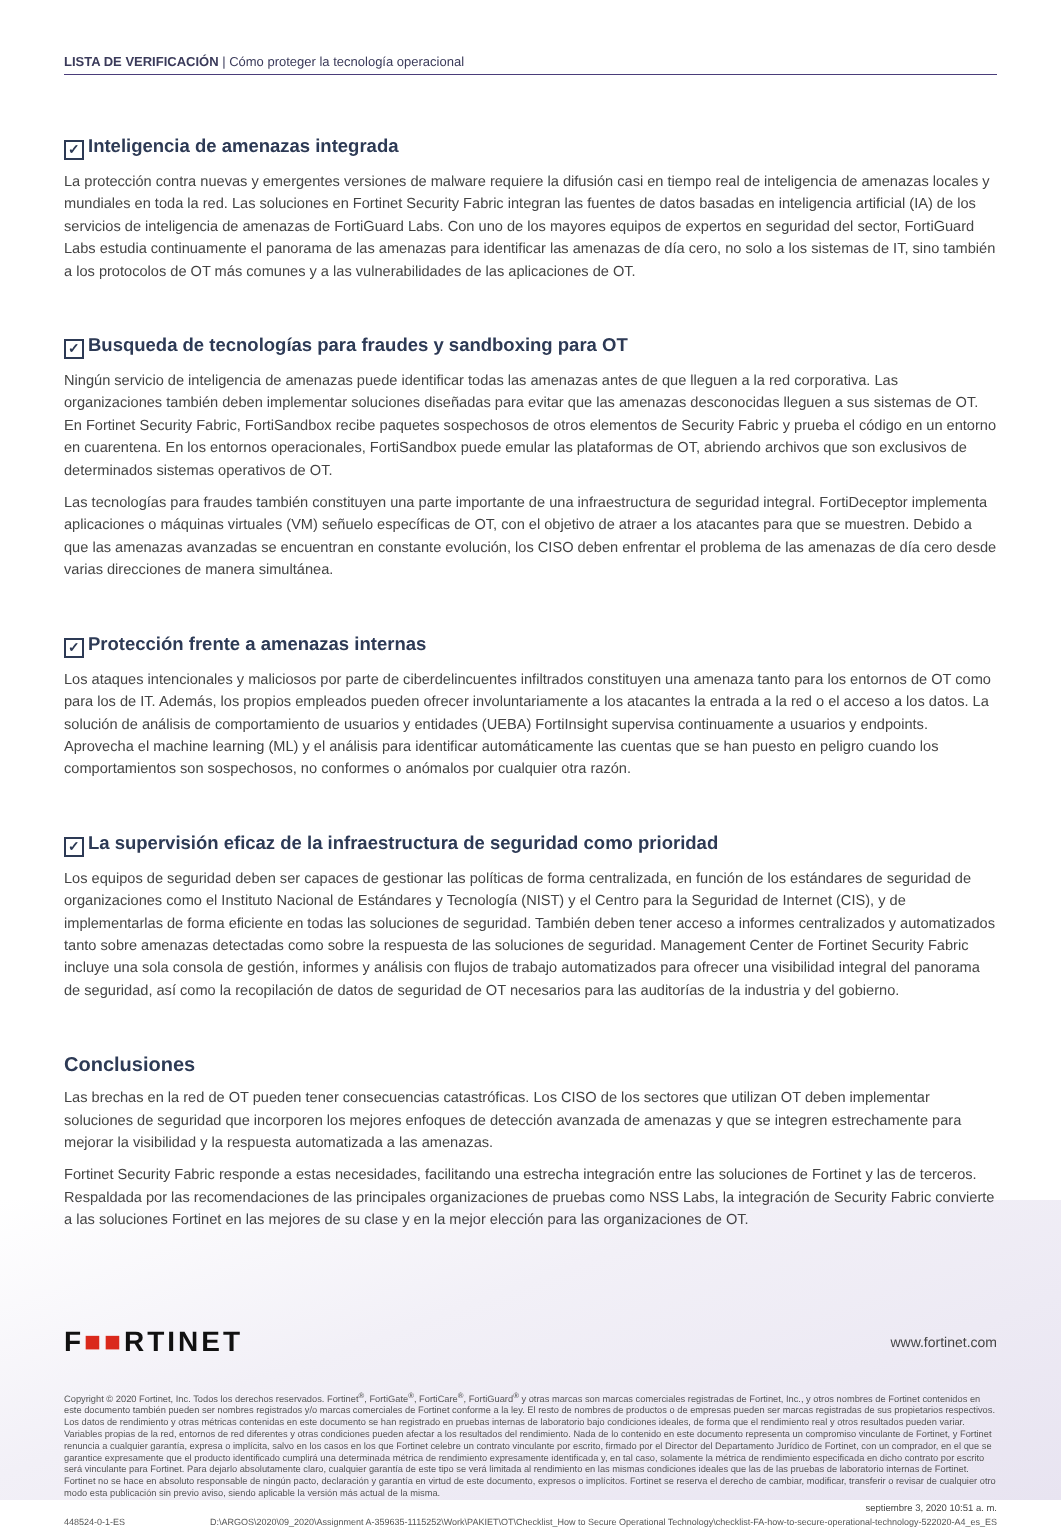LISTA DE VERIFICACIÓN | Cómo proteger la tecnología operacional
✓ Inteligencia de amenazas integrada
La protección contra nuevas y emergentes versiones de malware requiere la difusión casi en tiempo real de inteligencia de amenazas locales y mundiales en toda la red. Las soluciones en Fortinet Security Fabric integran las fuentes de datos basadas en inteligencia artificial (IA) de los servicios de inteligencia de amenazas de FortiGuard Labs. Con uno de los mayores equipos de expertos en seguridad del sector, FortiGuard Labs estudia continuamente el panorama de las amenazas para identificar las amenazas de día cero, no solo a los sistemas de IT, sino también a los protocolos de OT más comunes y a las vulnerabilidades de las aplicaciones de OT.
✓ Busqueda de tecnologías para fraudes y sandboxing para OT
Ningún servicio de inteligencia de amenazas puede identificar todas las amenazas antes de que lleguen a la red corporativa. Las organizaciones también deben implementar soluciones diseñadas para evitar que las amenazas desconocidas lleguen a sus sistemas de OT. En Fortinet Security Fabric, FortiSandbox recibe paquetes sospechosos de otros elementos de Security Fabric y prueba el código en un entorno en cuarentena. En los entornos operacionales, FortiSandbox puede emular las plataformas de OT, abriendo archivos que son exclusivos de determinados sistemas operativos de OT.
Las tecnologías para fraudes también constituyen una parte importante de una infraestructura de seguridad integral. FortiDeceptor implementa aplicaciones o máquinas virtuales (VM) señuelo específicas de OT, con el objetivo de atraer a los atacantes para que se muestren. Debido a que las amenazas avanzadas se encuentran en constante evolución, los CISO deben enfrentar el problema de las amenazas de día cero desde varias direcciones de manera simultánea.
✓ Protección frente a amenazas internas
Los ataques intencionales y maliciosos por parte de ciberdelincuentes infiltrados constituyen una amenaza tanto para los entornos de OT como para los de IT. Además, los propios empleados pueden ofrecer involuntariamente a los atacantes la entrada a la red o el acceso a los datos. La solución de análisis de comportamiento de usuarios y entidades (UEBA) FortiInsight supervisa continuamente a usuarios y endpoints. Aprovecha el machine learning (ML) y el análisis para identificar automáticamente las cuentas que se han puesto en peligro cuando los comportamientos son sospechosos, no conformes o anómalos por cualquier otra razón.
✓ La supervisión eficaz de la infraestructura de seguridad como prioridad
Los equipos de seguridad deben ser capaces de gestionar las políticas de forma centralizada, en función de los estándares de seguridad de organizaciones como el Instituto Nacional de Estándares y Tecnología (NIST) y el Centro para la Seguridad de Internet (CIS), y de implementarlas de forma eficiente en todas las soluciones de seguridad. También deben tener acceso a informes centralizados y automatizados tanto sobre amenazas detectadas como sobre la respuesta de las soluciones de seguridad. Management Center de Fortinet Security Fabric incluye una sola consola de gestión, informes y análisis con flujos de trabajo automatizados para ofrecer una visibilidad integral del panorama de seguridad, así como la recopilación de datos de seguridad de OT necesarios para las auditorías de la industria y del gobierno.
Conclusiones
Las brechas en la red de OT pueden tener consecuencias catastróficas. Los CISO de los sectores que utilizan OT deben implementar soluciones de seguridad que incorporen los mejores enfoques de detección avanzada de amenazas y que se integren estrechamente para mejorar la visibilidad y la respuesta automatizada a las amenazas.
Fortinet Security Fabric responde a estas necesidades, facilitando una estrecha integración entre las soluciones de Fortinet y las de terceros. Respaldada por las recomendaciones de las principales organizaciones de pruebas como NSS Labs, la integración de Security Fabric convierte a las soluciones Fortinet en las mejores de su clase y en la mejor elección para las organizaciones de OT.
F■■RTINET
www.fortinet.com
Copyright © 2020 Fortinet, Inc. Todos los derechos reservados. Fortinet<sup>®</sup>, FortiGate<sup>®</sup>, FortiCare<sup>®</sup>, FortiGuard<sup>®</sup> y otras marcas son marcas comerciales registradas de Fortinet, Inc., y otros nombres de Fortinet contenidos en este documento también pueden ser nombres registrados y/o marcas comerciales de Fortinet conforme a la ley. El resto de nombres de productos o de empresas pueden ser marcas registradas de sus propietarios respectivos. Los datos de rendimiento y otras métricas contenidas en este documento se han registrado en pruebas internas de laboratorio bajo condiciones ideales, de forma que el rendimiento real y otros resultados pueden variar. Variables propias de la red, entornos de red diferentes y otras condiciones pueden afectar a los resultados del rendimiento. Nada de lo contenido en este documento representa un compromiso vinculante de Fortinet, y Fortinet renuncia a cualquier garantía, expresa o implícita, salvo en los casos en los que Fortinet celebre un contrato vinculante por escrito, firmado por el Director del Departamento Jurídico de Fortinet, con un comprador, en el que se garantice expresamente que el producto identificado cumplirá una determinada métrica de rendimiento expresamente identificada y, en tal caso, solamente la métrica de rendimiento especificada en dicho contrato por escrito será vinculante para Fortinet. Para dejarlo absolutamente claro, cualquier garantía de este tipo se verá limitada al rendimiento en las mismas condiciones ideales que las de las pruebas de laboratorio internas de Fortinet. Fortinet no se hace en absoluto responsable de ningún pacto, declaración y garantía en virtud de este documento, expresos o implícitos. Fortinet se reserva el derecho de cambiar, modificar, transferir o revisar de cualquier otro modo esta publicación sin previo aviso, siendo aplicable la versión más actual de la misma.
septiembre 3, 2020 10:51 a. m.
448524-0-1-ES D:\ARGOS\2020\09_2020\Assignment A-359635-1115252\Work\PAKIET\OT\Checklist_How to Secure Operational Technology\checklist-FA-how-to-secure-operational-technology-522020-A4_es_ES